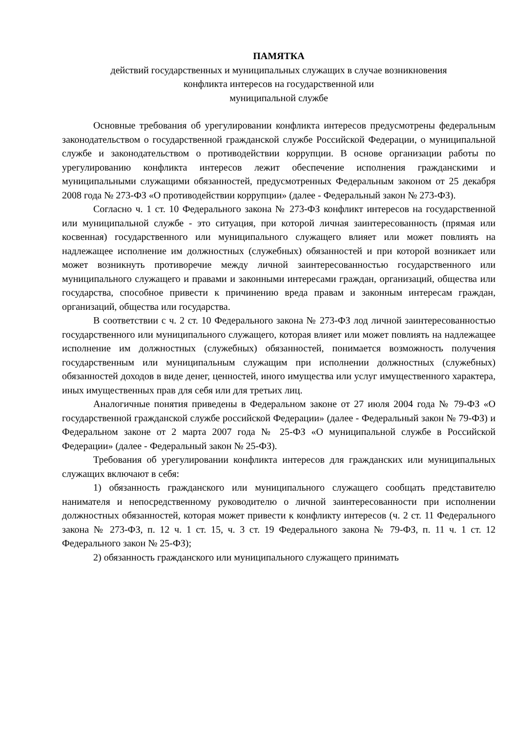ПАМЯТКА
действий государственных и муниципальных служащих в случае возникновения
конфликта интересов на государственной или
муниципальной службе
Основные требования об урегулировании конфликта интересов предусмотрены федеральным законодательством о государственной гражданской службе Российской Федерации, о муниципальной службе и законодательством о противодействии коррупции. В основе организации работы по урегулированию конфликта интересов лежит обеспечение исполнения гражданскими и муниципальными служащими обязанностей, предусмотренных Федеральным законом от 25 декабря 2008 года № 273-ФЗ «О противодействии коррупции» (далее - Федеральный закон № 273-ФЗ).
Согласно ч. 1 ст. 10 Федерального закона № 273-ФЗ конфликт интересов на государственной или муниципальной службе - это ситуация, при которой личная заинтересованность (прямая или косвенная) государственного или муниципального служащего влияет или может повлиять на надлежащее исполнение им должностных (служебных) обязанностей и при которой возникает или может возникнуть противоречие между личной заинтересованностью государственного или муниципального служащего и правами и законными интересами граждан, организаций, общества или государства, способное привести к причинению вреда правам и законным интересам граждан, организаций, общества или государства.
В соответствии с ч. 2 ст. 10 Федерального закона № 273-ФЗ лод личной заинтересованностью государственного или муниципального служащего, которая влияет или может повлиять на надлежащее исполнение им должностных (служебных) обязанностей, понимается возможность получения государственным или муниципальным служащим при исполнении должностных (служебных) обязанностей доходов в виде денег, ценностей, иного имущества или услуг имущественного характера, иных имущественных прав для себя или для третьих лиц.
Аналогичные понятия приведены в Федеральном законе от 27 июля 2004 года № 79-ФЗ «О государственной гражданской службе российской Федерации» (далее - Федеральный закон № 79-ФЗ) и Федеральном законе от 2 марта 2007 года № 25-ФЗ «О муниципальной службе в Российской Федерации» (далее - Федеральный закон № 25-ФЗ).
Требования об урегулировании конфликта интересов для гражданских или муниципальных служащих включают в себя:
1) обязанность гражданского или муниципального служащего сообщать представителю нанимателя и непосредственному руководителю о личной заинтересованности при исполнении должностных обязанностей, которая может привести к конфликту интересов (ч. 2 ст. 11 Федерального закона № 273-ФЗ, п. 12 ч. 1 ст. 15, ч. 3 ст. 19 Федерального закона № 79-ФЗ, п. 11 ч. 1 ст. 12 Федерального закон № 25-ФЗ);
2) обязанность гражданского или муниципального служащего принимать